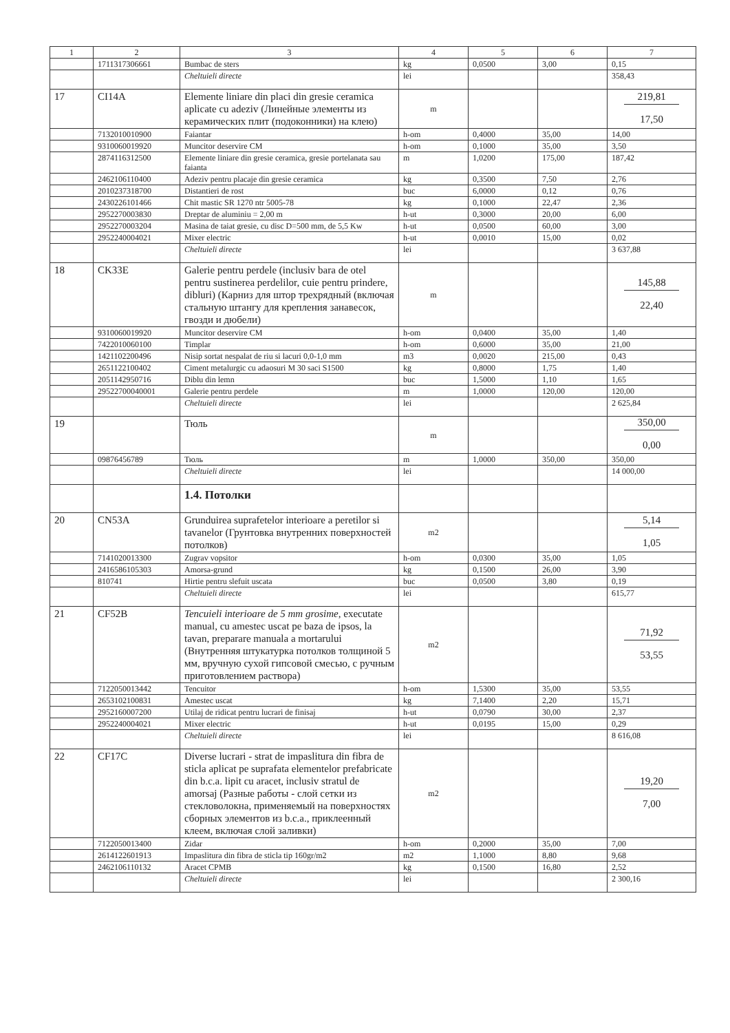| 1 | 2 | 3 | 4 | 5 | 6 | 7 |
| --- | --- | --- | --- | --- | --- | --- |
| | 1711317306661 | Bumbac de sters | kg | 0,0500 | 3,00 | 0,15 |
| | | Cheltuieli directe | lei | | | 358,43 |
| 17 | CI14A | Elemente liniare din placi din gresie ceramica aplicate cu adeziv (Линейные элементы из керамических плит (подоконники) на клею) | m | | | 219,81 17,50 |
| | 7132010010900 | Faiantar | h-om | 0,4000 | 35,00 | 14,00 |
| | 9310060019920 | Muncitor deservire CM | h-om | 0,1000 | 35,00 | 3,50 |
| | 2874116312500 | Elemente liniare din gresie ceramica, gresie portelanata sau faianta | m | 1,0200 | 175,00 | 187,42 |
| | 2462106110400 | Adeziv pentru placaje din gresie ceramica | kg | 0,3500 | 7,50 | 2,76 |
| | 2010237318700 | Distantieri de rost | buc | 6,0000 | 0,12 | 0,76 |
| | 2430226101466 | Chit mastic SR 1270 ntr 5005-78 | kg | 0,1000 | 22,47 | 2,36 |
| | 2952270003830 | Dreptar de aluminiu = 2,00 m | h-ut | 0,3000 | 20,00 | 6,00 |
| | 2952270003204 | Masina de taiat gresie, cu disc D=500 mm, de 5,5 Kw | h-ut | 0,0500 | 60,00 | 3,00 |
| | 2952240004021 | Mixer electric | h-ut | 0,0010 | 15,00 | 0,02 |
| | | Cheltuieli directe | lei | | | 3 637,88 |
| 18 | CK33E | Galerie pentru perdele (inclusiv bara de otel pentru sustinerea perdelilor, cuie pentru prindere, dibluri) (Карниз для штор трехрядный (включая стальную штангу для крепления занавесок, гвозди и дюбели) | m | | | 145,88 22,40 |
| | 9310060019920 | Muncitor deservire CM | h-om | 0,0400 | 35,00 | 1,40 |
| | 7422010060100 | Timplar | h-om | 0,6000 | 35,00 | 21,00 |
| | 1421102200496 | Nisip sortat nespalat de riu si lacuri 0,0-1,0 mm | m3 | 0,0020 | 215,00 | 0,43 |
| | 2651122100402 | Ciment metalurgic cu adaosuri M 30 saci S1500 | kg | 0,8000 | 1,75 | 1,40 |
| | 2051142950716 | Diblu din lemn | buc | 1,5000 | 1,10 | 1,65 |
| | 29522700040001 | Galerie pentru perdele | m | 1,0000 | 120,00 | 120,00 |
| | | Cheltuieli directe | lei | | | 2 625,84 |
| 19 | | Тюль | m | | | 350,00 0,00 |
| | 09876456789 | Тюль | m | 1,0000 | 350,00 | 350,00 |
| | | Cheltuieli directe | lei | | | 14 000,00 |
| | | 1.4. Потолки | | | | |
| 20 | CN53A | Grunduirea suprafetelor interioare a peretilor si tavanelor (Грунтовка внутренних поверхностей потолков) | m2 | | | 5,14 1,05 |
| | 7141020013300 | Zugrav vopsitor | h-om | 0,0300 | 35,00 | 1,05 |
| | 2416586105303 | Amorsa-grund | kg | 0,1500 | 26,00 | 3,90 |
| | 810741 | Hirtie pentru slefuit uscata | buc | 0,0500 | 3,80 | 0,19 |
| | | Cheltuieli directe | lei | | | 615,77 |
| 21 | CF52B | Tencuieli interioare de 5 mm grosime, executate manual, cu amestec uscat pe baza de ipsos, la tavan, preparare manuala a mortarului (Внутренняя штукатурка потолков толщиной 5 мм, вручную сухой гипсовой смесью, с ручным приготовлением раствора) | m2 | | | 71,92 53,55 |
| | 7122050013442 | Tencuitor | h-om | 1,5300 | 35,00 | 53,55 |
| | 2653102100831 | Amestec uscat | kg | 7,1400 | 2,20 | 15,71 |
| | 2952160007200 | Utilaj de ridicat pentru lucrari de finisaj | h-ut | 0,0790 | 30,00 | 2,37 |
| | 2952240004021 | Mixer electric | h-ut | 0,0195 | 15,00 | 0,29 |
| | | Cheltuieli directe | lei | | | 8 616,08 |
| 22 | CF17C | Diverse lucrari - strat de impaslitura din fibra de sticla aplicat pe suprafata elementelor prefabricate din b.c.a. lipit cu aracet, inclusiv stratul de amorsaj (Разные работы - слой сетки из стекловолокна, применяемый на поверхностях сборных элементов из b.c.a., приклеенный клеем, включая слой заливки) | m2 | | | 19,20 7,00 |
| | 7122050013400 | Zidar | h-om | 0,2000 | 35,00 | 7,00 |
| | 2614122601913 | Impaslitura din fibra de sticla tip 160gr/m2 | m2 | 1,1000 | 8,80 | 9,68 |
| | 2462106110132 | Aracet CPMB | kg | 0,1500 | 16,80 | 2,52 |
| | | Cheltuieli directe | lei | | | 2 300,16 |